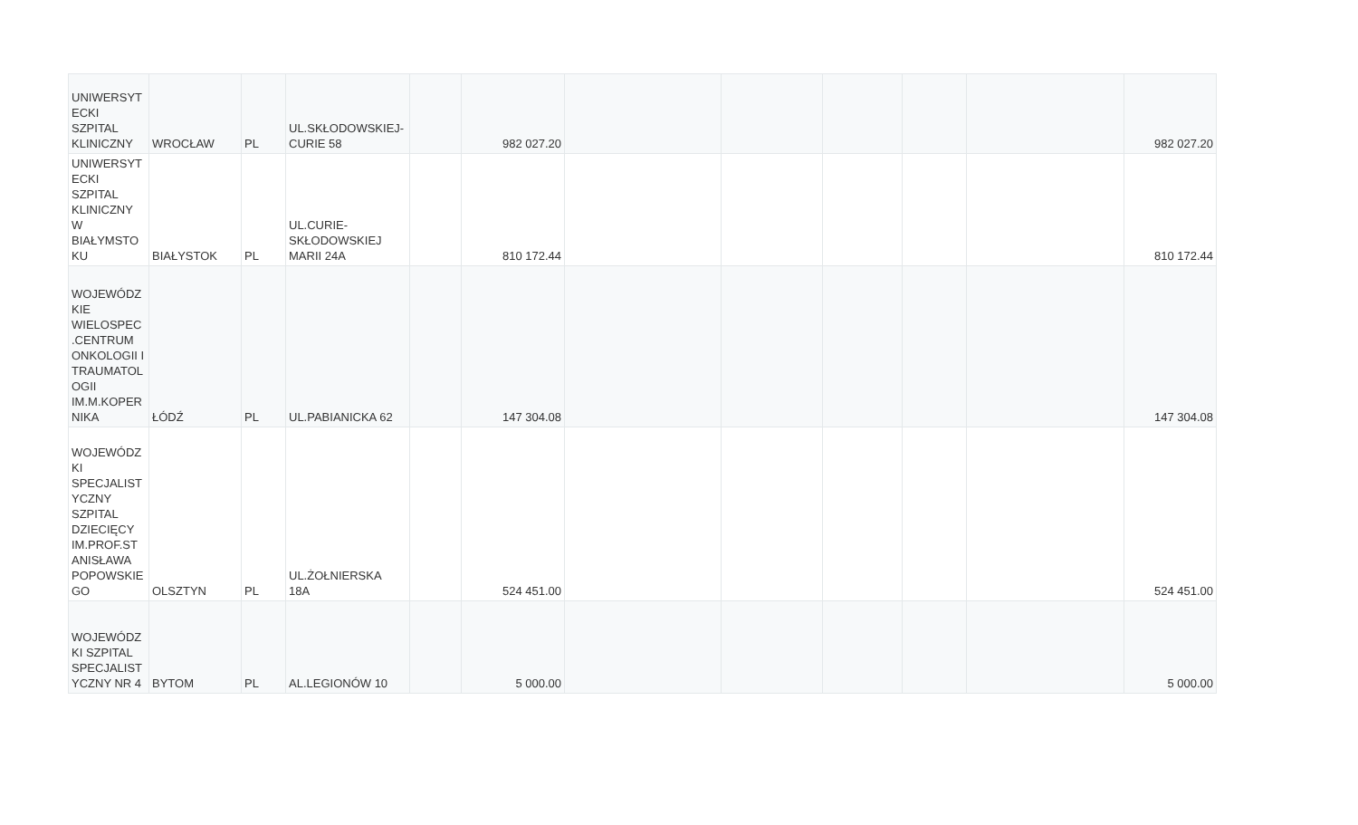| UNIWERSYT ECKI SZPITAL KLINICZNY | WROCŁAW | PL | UL.SKŁODOWSKIEJ- CURIE 58 | | 982 027.20 | | | | | | 982 027.20 |
| UNIWERSYT ECKI SZPITAL KLINICZNY W BIAŁYMSTO KU | BIAŁYSTOK | PL | UL.CURIE- SKŁODOWSKIEJ MARII 24A | | 810 172.44 | | | | | | 810 172.44 |
| WOJEWÓDZ KIE WIELOSPEC .CENTRUM ONKOLOGII I TRAUMATOL OGII IM.M.KOPER NIKA | ŁÓDŹ | PL | UL.PABIANICKA 62 | | 147 304.08 | | | | | | 147 304.08 |
| WOJEWÓDZ KI SPECJALIST YCZNY SZPITAL DZIECIĘCY IM.PROF.ST ANISŁAWA POPOWSKIE GO | OLSZTYN | PL | UL.ŻOŁNIERSKA 18A | | 524 451.00 | | | | | | 524 451.00 |
| WOJEWÓDZ KI SZPITAL SPECJALIST YCZNY NR 4 | BYTOM | PL | AL.LEGIONÓW 10 | | 5 000.00 | | | | | | 5 000.00 |